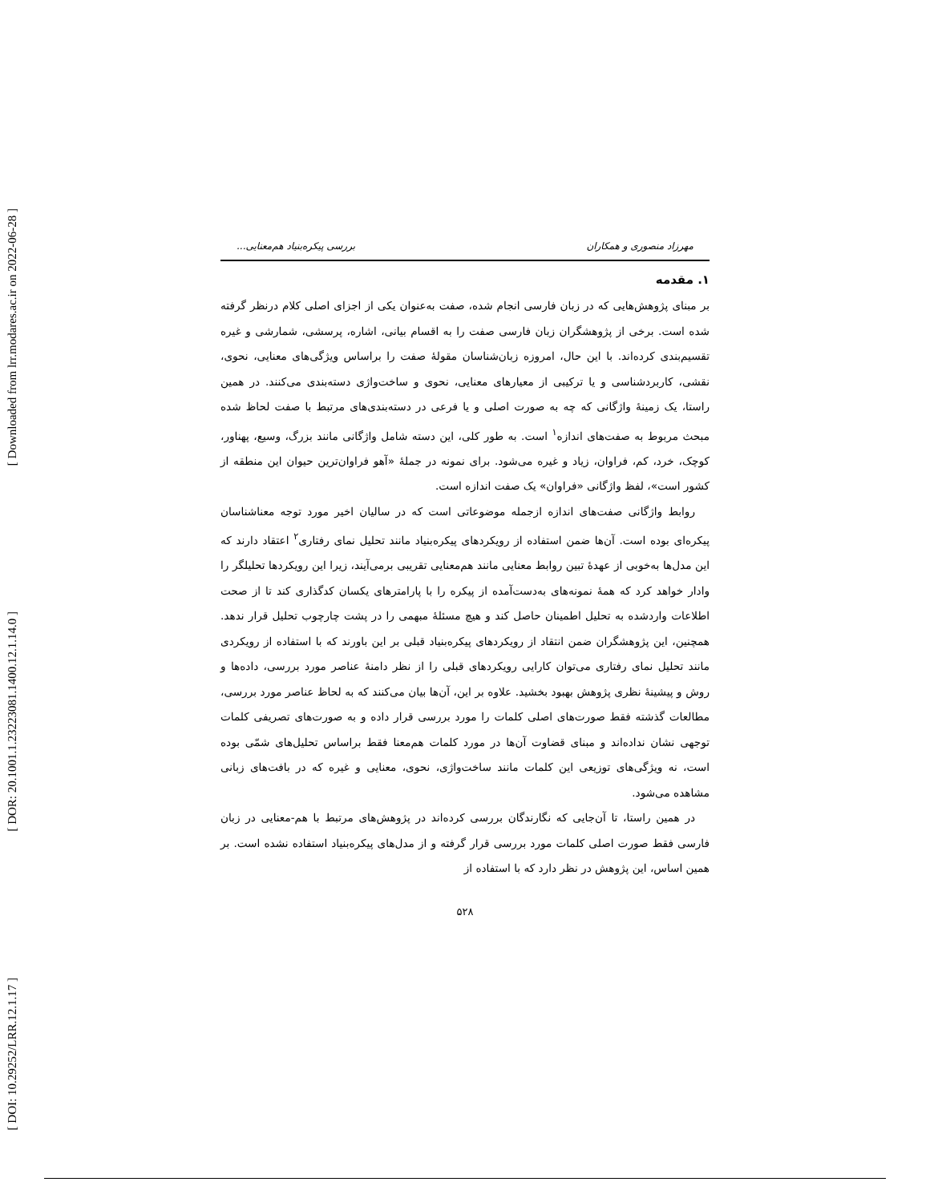[ Downloaded from lrr.modares.ac.ir on 2022-06-28 ]
[ DOR: 20.1001.1.23223081.1400.12.1.14.0 ]
[ DOI: 10.29252/LRR.12.1.17 ]
مهرزاد منصوری و همکاران بررسی پیکره‌بنیاد هم‌معنایی...
۱. مقدمه
بر مبنای پژوهش‌هایی که در زبان فارسی انجام شده، صفت به‌عنوان یکی از اجزای اصلی کلام درنظر گرفته شده است. برخی از پژوهشگران زبان فارسی صفت را به اقسام بیانی، اشاره، پرسشی، شمارشی و غیره تقسیم‌بندی کرده‌اند. با این حال، امروزه زبان‌شناسان مقولهٔ صفت را براساس ویژگی‌های معنایی، نحوی، نقشی، کاربردشناسی و یا ترکیبی از معیارهای معنایی، نحوی و ساخت‌واژی دسته‌بندی می‌کنند. در همین راستا، یک زمینهٔ واژگانی که چه به صورت اصلی و یا فرعی در دسته‌بندی‌های مرتبط با صفت لحاظ شده مبحث مربوط به صفت‌های اندازه<sup>۱</sup> است. به طور کلی، این دسته شامل واژگانی مانند بزرگ، وسیع، پهناور، کوچک، خرد، کم، فراوان، زیاد و غیره می‌شود. برای نمونه در جملهٔ «آهو فراوان‌ترین حیوان این منطقه از کشور است»، لفظ واژگانی «فراوان» یک صفت اندازه است.
روابط واژگانی صفت‌های اندازه ازجمله موضوعاتی است که در سالیان اخیر مورد توجه معناشناسان پیکره‌ای بوده است. آن‌ها ضمن استفاده از رویکردهای پیکره‌بنیاد مانند تحلیل نمای رفتاری<sup>۲</sup> اعتقاد دارند که این مدل‌ها به‌خوبی از عهدهٔ تبین روابط معنایی مانند هم‌معنایی تقریبی برمی‌آیند، زیرا این رویکردها تحلیلگر را وادار خواهد کرد که همهٔ نمونه‌های به‌دست‌آمده از پیکره را با پارامترهای یکسان کدگذاری کند تا از صحت اطلاعات واردشده به تحلیل اطمینان حاصل کند و هیچ مسئلهٔ مبهمی را در پشت چارچوب تحلیل قرار ندهد. همچنین، این پژوهشگران ضمن انتقاد از رویکردهای پیکره‌بنیاد قبلی بر این باورند که با استفاده از رویکردی مانند تحلیل نمای رفتاری می‌توان کارایی رویکردهای قبلی را از نظر دامنهٔ عناصر مورد بررسی، داده‌ها و روش و پیشینهٔ نظری پژوهش بهبود بخشید. علاوه بر این، آن‌ها بیان می‌کنند که به لحاظ عناصر مورد بررسی، مطالعات گذشته فقط صورت‌های اصلی کلمات را مورد بررسی قرار داده و به صورت‌های تصریفی کلمات توجهی نشان نداده‌اند و مبنای قضاوت آن‌ها در مورد کلمات هم‌معنا فقط براساس تحلیل‌های شمّی بوده است، نه ویژگی‌های توزیعی این کلمات مانند ساخت‌واژی، نحوی، معنایی و غیره که در بافت‌های زبانی مشاهده می‌شود.
در همین راستا، تا آن‌جایی که نگارندگان بررسی کرده‌اند در پژوهش‌های مرتبط با هم-معنایی در زبان فارسی فقط صورت اصلی کلمات مورد بررسی قرار گرفته و از مدل‌های پیکره‌بنیاد استفاده نشده است. بر همین اساس، این پژوهش در نظر دارد که با استفاده از
۵۲۸